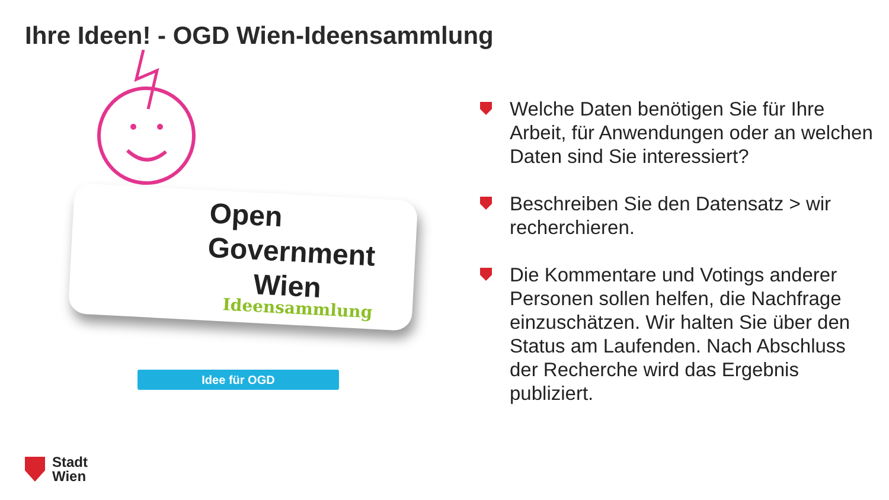Ihre Ideen! - OGD Wien-Ideensammlung
Open
Government
Wien
Ideensammlung
Idee für OGD
Welche Daten benötigen Sie für Ihre Arbeit, für Anwendungen oder an welchen Daten sind Sie interessiert?
Beschreiben Sie den Datensatz > wir recherchieren.
Die Kommentare und Votings anderer Personen sollen helfen, die Nachfrage einzuschätzen. Wir halten Sie über den Status am Laufenden. Nach Abschluss der Recherche wird das Ergebnis publiziert.
Stadt
Wien